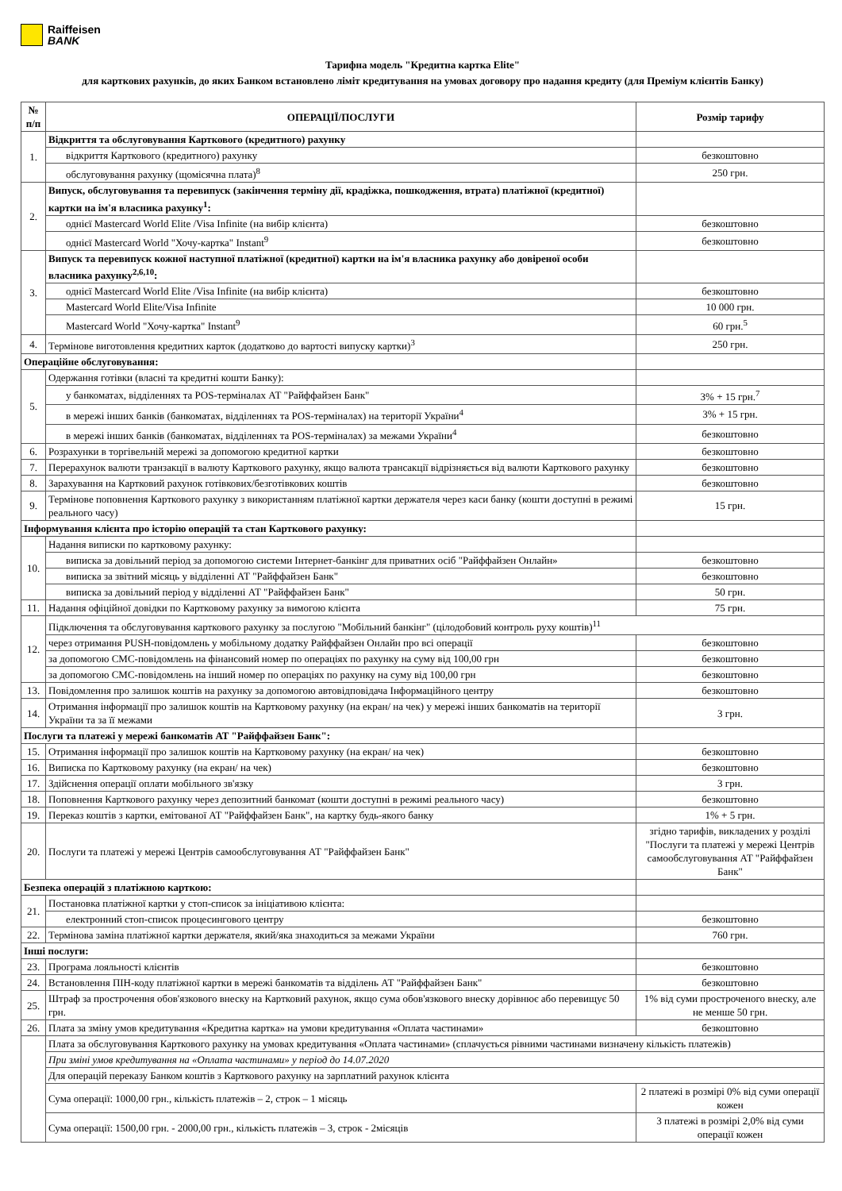Raiffeisen
BANK
Тарифна модель "Кредитна картка Elite"
для карткових рахунків, до яких Банком встановлено ліміт кредитування на умовах договору про надання кредиту (для Преміум клієнтів Банку)
| № п/п | ОПЕРАЦІЇ/ПОСЛУГИ | Розмір тарифу |
| --- | --- | --- |
| 1. | Відкриття та обслуговування Карткового (кредитного) рахунку | |
| | відкриття Карткового (кредитного) рахунку | безкоштовно |
| | обслуговування рахунку (щомісячна плата)<sup>8</sup> | 250 грн. |
| 2. | Випуск, обслуговування та перевипуск (закінчення терміну дії, крадіжка, пошкодження, втрата) платіжної (кредитної) картки на ім'я власника рахунку<sup>1</sup>: | |
| | однієї Mastercard World Elite /Visa Infinite (на вибір клієнта) | безкоштовно |
| | однієї Mastercard World "Хочу-картка" Instant<sup>9</sup> | безкоштовно |
| 3. | Випуск та перевипуск кожної наступної платіжної (кредитної) картки на ім'я власника рахунку або довіреної особи власника рахунку<sup>2,6,10</sup>: | |
| | однієї Mastercard World Elite /Visa Infinite (на вибір клієнта) | безкоштовно |
| | Mastercard World Elite/Visa Infinite | 10 000 грн. |
| | Mastercard World "Хочу-картка" Instant<sup>9</sup> | 60 грн.<sup>5</sup> |
| 4. | Термінове виготовлення кредитних карток (додатково до вартості випуску картки)<sup>3</sup> | 250 грн. |
| Операційне обслуговування: | | |
| 5. | Одержання готівки (власні та кредитні кошти Банку): | |
| | у банкоматах, відділеннях та POS-терміналах АТ "Райффайзен Банк" | 3% + 15 грн.<sup>7</sup> |
| | в мережі інших банків (банкоматах, відділеннях та POS-терміналах) на території України<sup>4</sup> | 3% + 15 грн. |
| | в мережі інших банків (банкоматах, відділеннях та POS-терміналах) за межами України<sup>4</sup> | безкоштовно |
| 6. | Розрахунки в торгівельній мережі за допомогою кредитної картки | безкоштовно |
| 7. | Перерахунок валюти транзакції в валюту Карткового рахунку, якщо валюта трансакції відрізняється від валюти Карткового рахунку | безкоштовно |
| 8. | Зарахування на Картковий рахунок готівкових/безготівкових коштів | безкоштовно |
| 9. | Термінове поповнення Карткового рахунку з використанням платіжної картки держателя через каси банку (кошти доступні в режимі реального часу) | 15 грн. |
| Інформування клієнта про історію операцій та стан Карткового рахунку: | | |
| 10. | Надання виписки по картковому рахунку: | |
| | виписка за довільний період за допомогою системи Інтернет-банкінг для приватних осіб "Райффайзен Онлайн» | безкоштовно |
| | виписка за звітний місяць у відділенні АТ "Райффайзен Банк" | безкоштовно |
| | виписка за довільний період у відділенні АТ "Райффайзен Банк" | 50 грн. |
| 11. | Надання офіційної довідки по Картковому рахунку за вимогою клієнта | 75 грн. |
| 12. | Підключення та обслуговування карткового рахунку за послугою "Мобільний банкінг" (цілодобовий контроль руху коштів)<sup>11</sup> | |
| | через отримання PUSH-повідомлень у мобільному додатку Райффайзен Онлайн про всі операції | безкоштовно |
| | за допомогою СМС-повідомлень на фінансовий номер по операціях по рахунку на суму від 100,00 грн | безкоштовно |
| | за допомогою СМС-повідомлень на інший номер по операціях по рахунку на суму від 100,00 грн | безкоштовно |
| 13. | Повідомлення про залишок коштів на рахунку за допомогою автовідповідача Інформаційного центру | безкоштовно |
| 14. | Отримання інформації про залишок коштів на Картковому рахунку (на екран/ на чек) у мережі інших банкоматів на території України та за її межами | 3 грн. |
| Послуги та платежі у мережі банкоматів АТ "Райффайзен Банк": | | |
| 15. | Отримання інформації про залишок коштів на Картковому рахунку (на екран/ на чек) | безкоштовно |
| 16. | Виписка по Картковому рахунку (на екран/ на чек) | безкоштовно |
| 17. | Здійснення операції оплати мобільного зв'язку | 3 грн. |
| 18. | Поповнення Карткового рахунку через депозитний банкомат (кошти доступні в режимі реального часу) | безкоштовно |
| 19. | Переказ коштів з картки, емітованої АТ "Райффайзен Банк", на картку будь-якого банку | 1% + 5 грн. |
| 20. | Послуги та платежі у мережі Центрів самообслуговування АТ "Райффайзен Банк" | згідно тарифів, викладених у розділі "Послуги та платежі у мережі Центрів самообслуговування АТ "Райффайзен Банк" |
| Безпека операцій з платіжною карткою: | | |
| 21. | Постановка платіжної картки у стоп-список за ініціативою клієнта: | |
| | електронний стоп-список процесингового центру | безкоштовно |
| 22. | Термінова заміна платіжної картки держателя, який/яка знаходиться за межами України | 760 грн. |
| Інші послуги: | | |
| 23. | Програма лояльності клієнтів | безкоштовно |
| 24. | Встановлення ПІН-коду платіжної картки в мережі банкоматів та відділень АТ "Райффайзен Банк" | безкоштовно |
| 25. | Штраф за прострочення обов'язкового внеску на Картковий рахунок, якщо сума обов'язкового внеску дорівнює або перевищує 50 грн. | 1% від суми простроченого внеску, але не менше 50 грн. |
| 26. | Плата за зміну умов кредитування «Кредитна картка» на умови кредитування «Оплата частинами» | безкоштовно |
| | Плата за обслуговування Карткового рахунку на умовах кредитування «Оплата частинами» (сплачується рівними частинами визначену кількість платежів) | |
| | При зміні умов кредитування на «Оплата частинами» у період до 14.07.2020 | |
| | Для операцій переказу Банком коштів з Карткового рахунку на зарплатний рахунок клієнта | |
| | Сума операції: 1000,00 грн., кількість платежів – 2, строк – 1 місяць | 2 платежі в розмірі 0% від суми операції кожен |
| | Сума операції: 1500,00 грн. - 2000,00 грн., кількість платежів – 3, строк - 2місяців | 3 платежі в розмірі 2,0% від суми операції кожен |